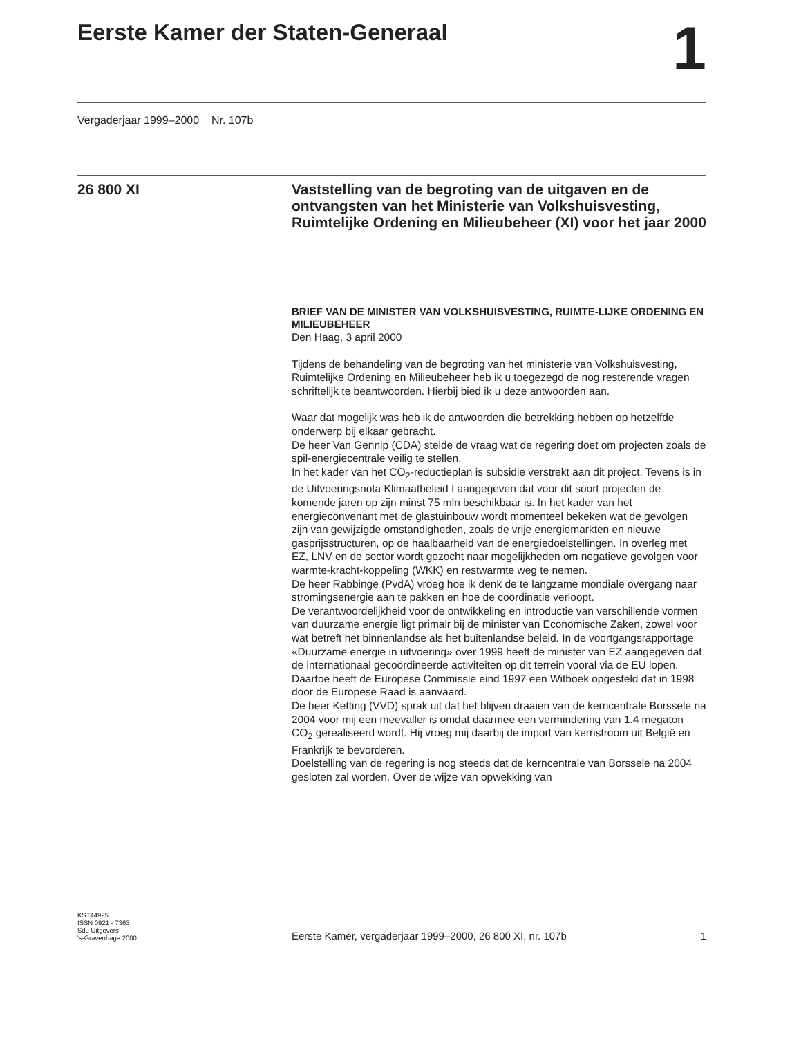Eerste Kamer der Staten-Generaal 1
Vergaderjaar 1999–2000 Nr. 107b
26 800 XI
Vaststelling van de begroting van de uitgaven en de ontvangsten van het Ministerie van Volkshuisvesting, Ruimtelijke Ordening en Milieubeheer (XI) voor het jaar 2000
BRIEF VAN DE MINISTER VAN VOLKSHUISVESTING, RUIMTE-LIJKE ORDENING EN MILIEUBEHEER
Den Haag, 3 april 2000
Tijdens de behandeling van de begroting van het ministerie van Volkshuisvesting, Ruimtelijke Ordening en Milieubeheer heb ik u toegezegd de nog resterende vragen schriftelijk te beantwoorden. Hierbij bied ik u deze antwoorden aan.
Waar dat mogelijk was heb ik de antwoorden die betrekking hebben op hetzelfde onderwerp bij elkaar gebracht.
De heer Van Gennip (CDA) stelde de vraag wat de regering doet om projecten zoals de spil-energiecentrale veilig te stellen.
In het kader van het CO<sub>2</sub>-reductieplan is subsidie verstrekt aan dit project. Tevens is in de Uitvoeringsnota Klimaatbeleid I aangegeven dat voor dit soort projecten de komende jaren op zijn minst 75 mln beschikbaar is. In het kader van het energieconvenant met de glastuinbouw wordt momenteel bekeken wat de gevolgen zijn van gewijzigde omstandigheden, zoals de vrije energiemarkten en nieuwe gasprijsstructuren, op de haalbaarheid van de energiedoelstellingen. In overleg met EZ, LNV en de sector wordt gezocht naar mogelijkheden om negatieve gevolgen voor warmte-kracht-koppeling (WKK) en restwarmte weg te nemen.
De heer Rabbinge (PvdA) vroeg hoe ik denk de te langzame mondiale overgang naar stromingsenergie aan te pakken en hoe de coördinatie verloopt.
De verantwoordelijkheid voor de ontwikkeling en introductie van verschillende vormen van duurzame energie ligt primair bij de minister van Economische Zaken, zowel voor wat betreft het binnenlandse als het buitenlandse beleid. In de voortgangsrapportage «Duurzame energie in uitvoering» over 1999 heeft de minister van EZ aangegeven dat de internationaal gecoördineerde activiteiten op dit terrein vooral via de EU lopen. Daartoe heeft de Europese Commissie eind 1997 een Witboek opgesteld dat in 1998 door de Europese Raad is aanvaard.
De heer Ketting (VVD) sprak uit dat het blijven draaien van de kerncentrale Borssele na 2004 voor mij een meevaller is omdat daarmee een vermindering van 1.4 megaton CO<sub>2</sub> gerealiseerd wordt. Hij vroeg mij daarbij de import van kernstroom uit België en Frankrijk te bevorderen.
Doelstelling van de regering is nog steeds dat de kerncentrale van Borssele na 2004 gesloten zal worden. Over de wijze van opwekking van
KST44925
ISSN 0921 - 7363
Sdu Uitgevers
's-Gravenhage 2000
Eerste Kamer, vergaderjaar 1999–2000, 26 800 XI, nr. 107b 1